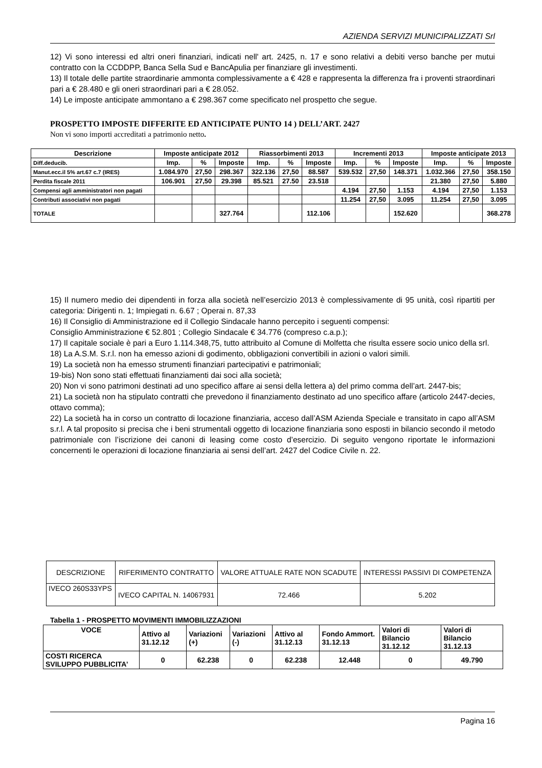AZIENDA SERVIZI MUNICIPALIZZATI Srl
12) Vi sono interessi ed altri oneri finanziari, indicati nell' art. 2425, n. 17 e sono relativi a debiti verso banche per mutui contratto con la CCDDPP, Banca Sella Sud e BancApulia per finanziare gli investimenti.
13) Il totale delle partite straordinarie ammonta complessivamente a € 428 e rappresenta la differenza fra i proventi straordinari pari a € 28.480 e gli oneri straordinari pari a € 28.052.
14) Le imposte anticipate ammontano a € 298.367 come specificato nel prospetto che segue.
PROSPETTO IMPOSTE DIFFERITE ED ANTICIPATE PUNTO 14 ) DELL’ART. 2427
Non vi sono importi accreditati a patrimonio netto.
| Descrizione | Imposte anticipate 2012 | | | Riassorbimenti 2013 | | | Incrementi 2013 | | | Imposte anticipate 2013 | | |
| --- | --- | --- | --- | --- | --- | --- | --- | --- | --- | --- | --- | --- |
| Diff.deducib. | Imp. | % | Imposte | Imp. | % | Imposte | Imp. | % | Imposte | Imp. | % | Imposte |
| Manut.ecc.il 5% art.67 c.7 (IRES) | 1.084.970 | 27,50 | 298.367 | 322.136 | 27,50 | 88.587 | 539.532 | 27,50 | 148.371 | 1.032.366 | 27,50 | 358.150 |
| Perdita fiscale 2011 | 106.901 | 27,50 | 29.398 | 85.521 | 27.50 | 23.518 | | | | 21.380 | 27,50 | 5.880 |
| Compensi agli amministratori non pagati | | | | | | | 4.194 | 27,50 | 1.153 | 4.194 | 27,50 | 1.153 |
| Contributi associativi non pagati | | | | | | | 11.254 | 27,50 | 3.095 | 11.254 | 27,50 | 3.095 |
| TOTALE | | | 327.764 | | | 112.106 | | | 152.620 | | | 368.278 |
15) Il numero medio dei dipendenti in forza alla società nell’esercizio 2013 è complessivamente di 95 unità, così ripartiti per categoria: Dirigenti n. 1; Impiegati n. 6.67 ; Operai n. 87,33
16) Il Consiglio di Amministrazione ed il Collegio Sindacale hanno percepito i seguenti compensi:
Consiglio Amministrazione € 52.801 ; Collegio Sindacale € 34.776 (compreso c.a.p.);
17) Il capitale sociale è pari a Euro 1.114.348,75, tutto attribuito al Comune di Molfetta che risulta essere socio unico della srl.
18) La A.S.M. S.r.l. non ha emesso azioni di godimento, obbligazioni convertibili in azioni o valori simili.
19) La società non ha emesso strumenti finanziari partecipativi e patrimoniali;
19-bis) Non sono stati effettuati finanziamenti dai soci alla società;
20) Non vi sono patrimoni destinati ad uno specifico affare ai sensi della lettera a) del primo comma dell’art. 2447-bis;
21) La società non ha stipulato contratti che prevedono il finanziamento destinato ad uno specifico affare (articolo 2447-decies, ottavo comma);
22) La società ha in corso un contratto di locazione finanziaria, acceso dall’ASM Azienda Speciale e transitato in capo all’ASM s.r.l. A tal proposito si precisa che i beni strumentali oggetto di locazione finanziaria sono esposti in bilancio secondo il metodo patrimoniale con l’iscrizione dei canoni di leasing come costo d’esercizio. Di seguito vengono riportate le informazioni concernenti le operazioni di locazione finanziaria ai sensi dell’art. 2427 del Codice Civile n. 22.
| DESCRIZIONE | RIFERIMENTO CONTRATTO | VALORE ATTUALE RATE NON SCADUTE | INTERESSI PASSIVI DI COMPETENZA |
| IVECO 260S33YPS | IVECO CAPITAL N. 14067931 | 72.466 | 5.202 |
Tabella 1 - PROSPETTO MOVIMENTI IMMOBILIZZAZIONI
| VOCE | Attivo al 31.12.12 | Variazioni (+) | Variazioni (-) | Attivo al 31.12.13 | Fondo Ammort. 31.12.13 | Valori di Bilancio 31.12.12 | Valori di Bilancio 31.12.13 |
| --- | --- | --- | --- | --- | --- | --- | --- |
| COSTI RICERCA SVILUPPO PUBBLICITA’ | 0 | 62.238 | 0 | 62.238 | 12.448 | 0 | 49.790 |
Pagina 16